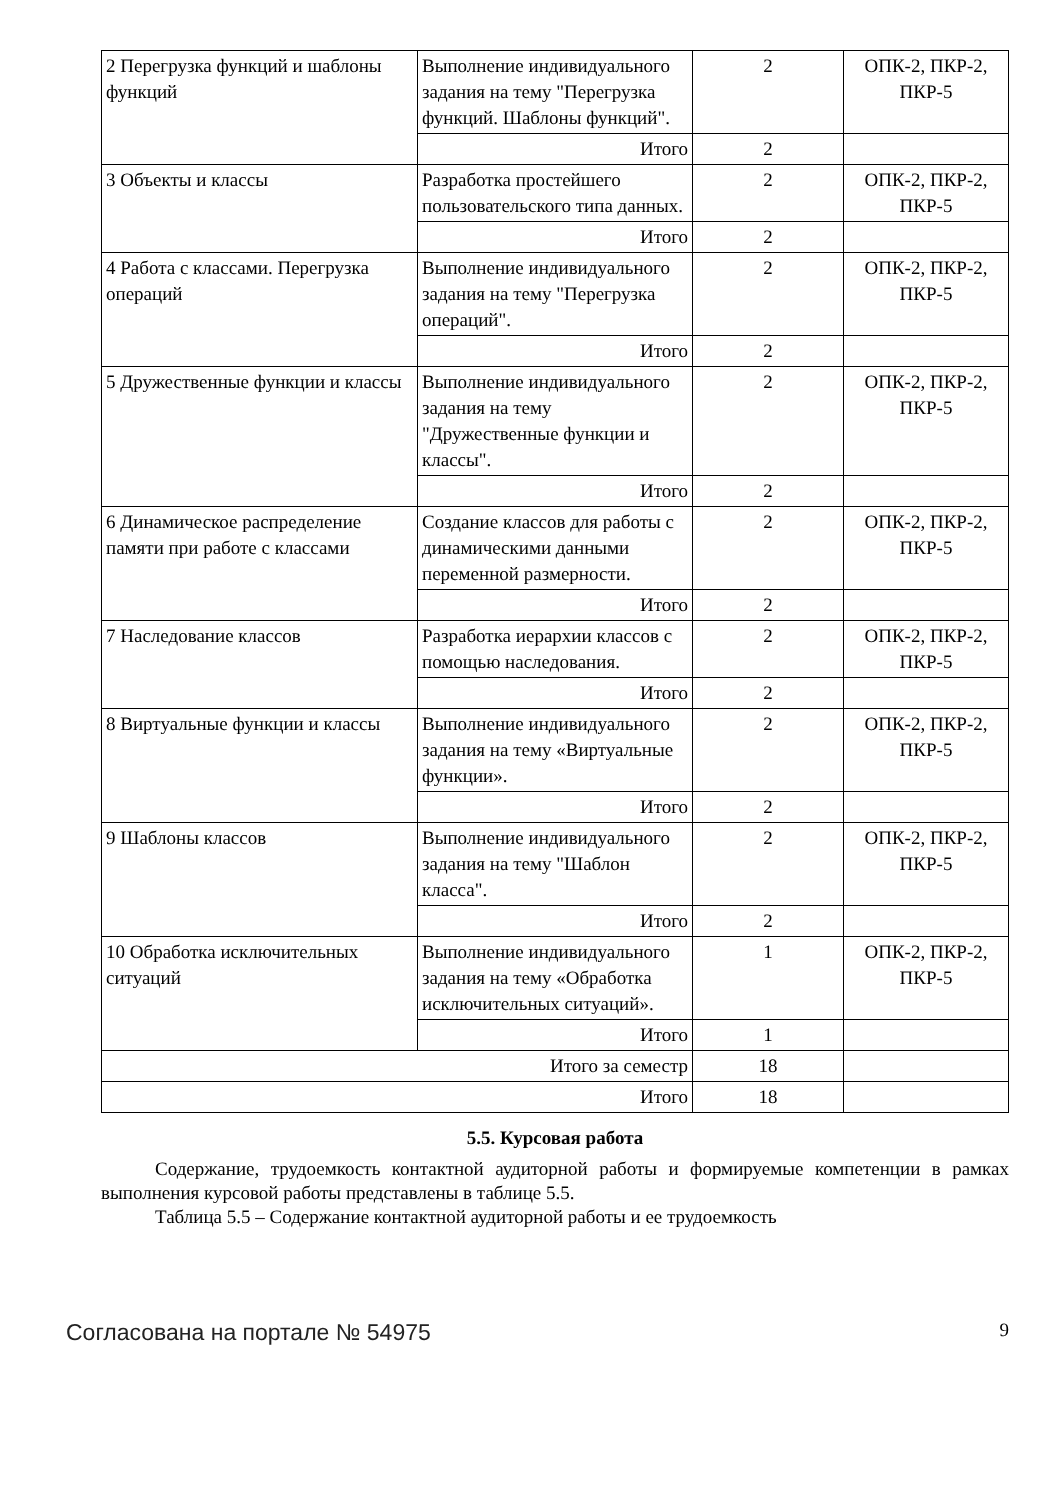| 2 Перегрузка функций и шаблоны функций | Выполнение индивидуального задания на тему "Перегрузка функций. Шаблоны функций". | 2 | ОПК-2, ПКР-2, ПКР-5 |
| | Итого | 2 | |
| 3 Объекты и классы | Разработка простейшего пользовательского типа данных. | 2 | ОПК-2, ПКР-2, ПКР-5 |
| | Итого | 2 | |
| 4 Работа с классами. Перегрузка операций | Выполнение индивидуального задания на тему "Перегрузка операций". | 2 | ОПК-2, ПКР-2, ПКР-5 |
| | Итого | 2 | |
| 5 Дружественные функции и классы | Выполнение индивидуального задания на тему "Дружественные функции и классы". | 2 | ОПК-2, ПКР-2, ПКР-5 |
| | Итого | 2 | |
| 6 Динамическое распределение памяти при работе с классами | Создание классов для работы с динамическими данными переменной размерности. | 2 | ОПК-2, ПКР-2, ПКР-5 |
| | Итого | 2 | |
| 7 Наследование классов | Разработка иерархии классов с помощью наследования. | 2 | ОПК-2, ПКР-2, ПКР-5 |
| | Итого | 2 | |
| 8 Виртуальные функции и классы | Выполнение индивидуального задания на тему «Виртуальные функции». | 2 | ОПК-2, ПКР-2, ПКР-5 |
| | Итого | 2 | |
| 9 Шаблоны классов | Выполнение индивидуального задания на тему "Шаблон класса". | 2 | ОПК-2, ПКР-2, ПКР-5 |
| | Итого | 2 | |
| 10 Обработка исключительных ситуаций | Выполнение индивидуального задания на тему «Обработка исключительных ситуаций». | 1 | ОПК-2, ПКР-2, ПКР-5 |
| | Итого | 1 | |
| Итого за семестр | | 18 | |
| Итого | | 18 | |
5.5. Курсовая работа
Содержание, трудоемкость контактной аудиторной работы и формируемые компетенции в рамках выполнения курсовой работы представлены в таблице 5.5.
Таблица 5.5 – Содержание контактной аудиторной работы и ее трудоемкость
Согласована на портале № 54975 9